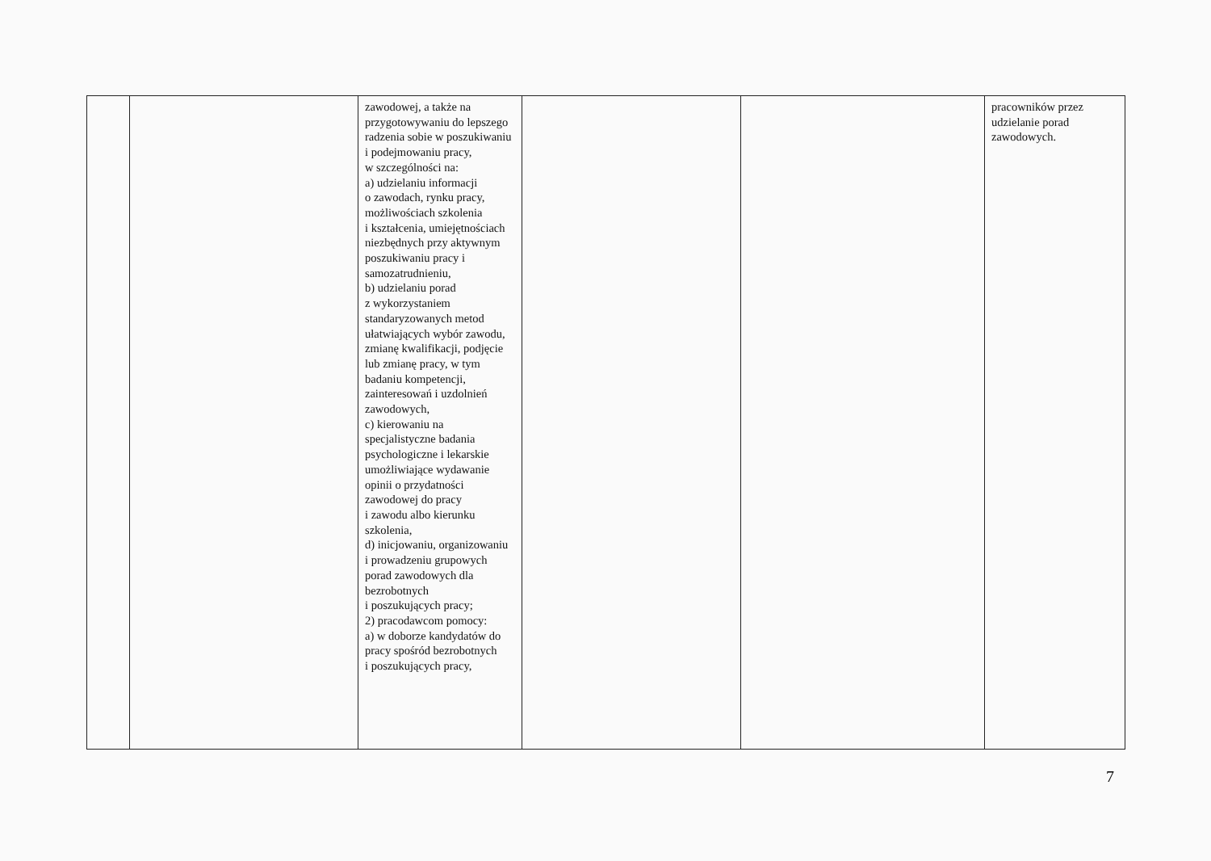| | | zawodowej, a także na przygotowywaniu do lepszego radzenia sobie w poszukiwaniu i podejmowaniu pracy, w szczególności na: a) udzielaniu informacji o zawodach, rynku pracy, możliwościach szkolenia i kształcenia, umiejętnościach niezbędnych przy aktywnym poszukiwaniu pracy i samozatrudnieniu, b) udzielaniu porad z wykorzystaniem standaryzowanych metod ułatwiających wybór zawodu, zmianę kwalifikacji, podjęcie lub zmianę pracy, w tym badaniu kompetencji, zainteresowań i uzdolnień zawodowych, c) kierowaniu na specjalistyczne badania psychologiczne i lekarskie umożliwiające wydawanie opinii o przydatności zawodowej do pracy i zawodu albo kierunku szkolenia, d) inicjowaniu, organizowaniu i prowadzeniu grupowych porad zawodowych dla bezrobotnych i poszukujących pracy; 2) pracodawcom pomocy: a) w doborze kandydatów do pracy spośród bezrobotnych i poszukujących pracy, | | | pracowników przez udzielanie porad zawodowych. |
7